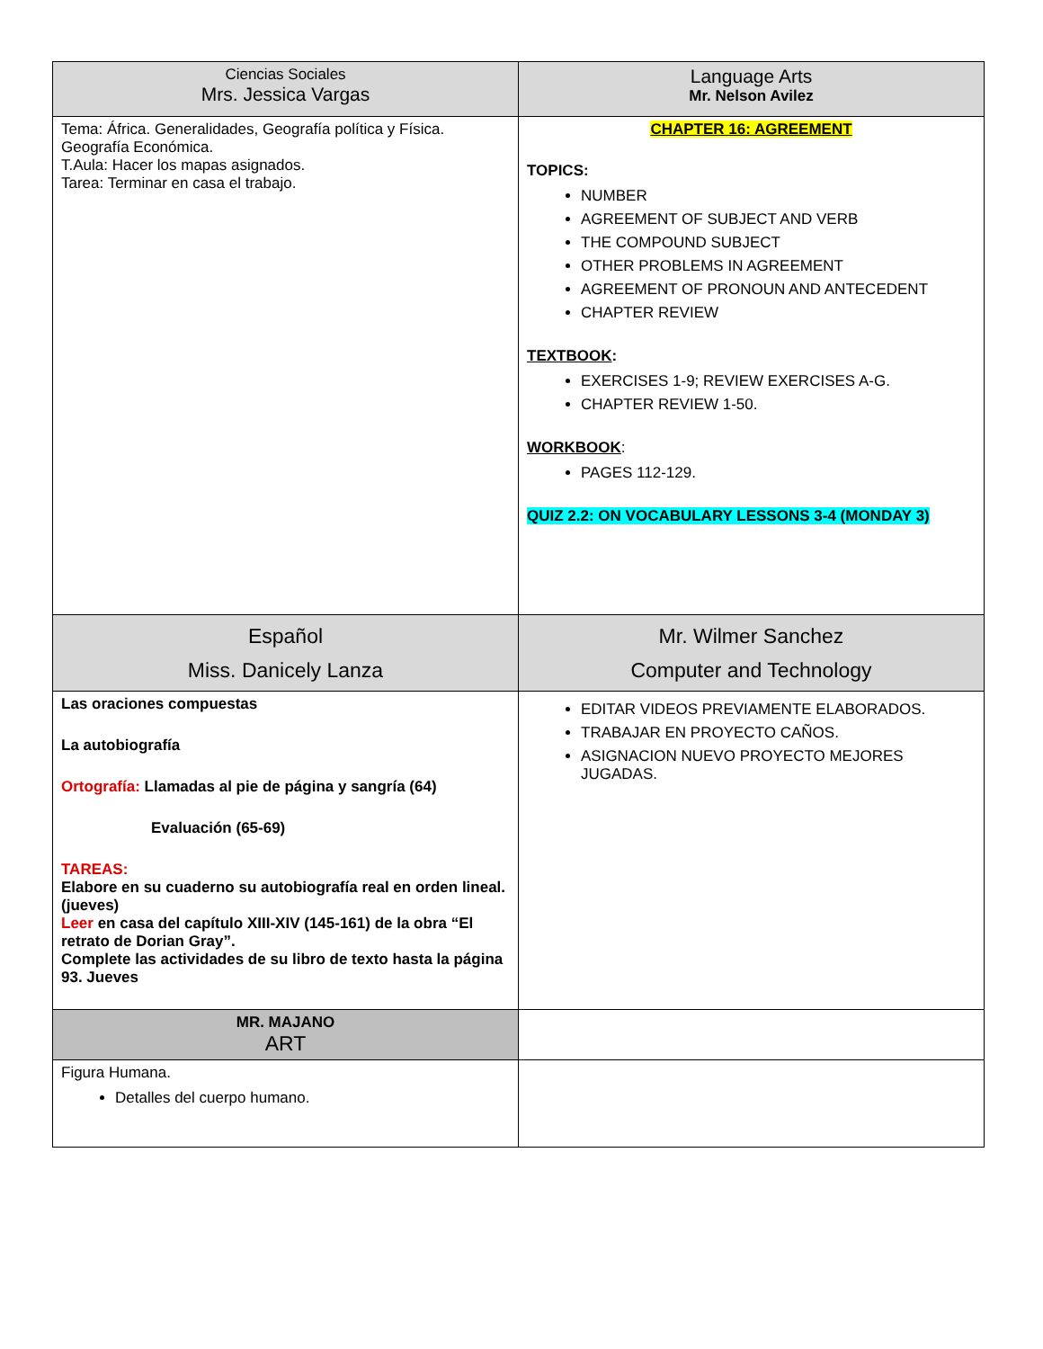| Ciencias Sociales Mrs. Jessica Vargas | Language Arts Mr. Nelson Avilez |
| --- | --- |
| Tema: África. Generalidades, Geografía política y Física. Geografía Económica. T.Aula: Hacer los mapas asignados. Tarea: Terminar en casa el trabajo. | CHAPTER 16: AGREEMENT TOPICS: NUMBER AGREEMENT OF SUBJECT AND VERB THE COMPOUND SUBJECT OTHER PROBLEMS IN AGREEMENT AGREEMENT OF PRONOUN AND ANTECEDENT CHAPTER REVIEW TEXTBOOK : EXERCISES 1-9; REVIEW EXERCISES A-G. CHAPTER REVIEW 1-50. WORKBOOK : PAGES 112-129. QUIZ 2.2: ON VOCABULARY LESSONS 3-4 (MONDAY 3) |
| Español Miss. Danicely Lanza | Mr. Wilmer Sanchez Computer and Technology |
| Las oraciones compuestas La autobiografía Ortografía: Llamadas al pie de página y sangría (64) Evaluación (65-69) TAREAS: Elabore en su cuaderno su autobiografía real en orden lineal. (jueves) Leer en casa del capítulo XIII-XIV (145-161) de la obra “El retrato de Dorian Gray”. Complete las actividades de su libro de texto hasta la página 93. Jueves | EDITAR VIDEOS PREVIAMENTE ELABORADOS. TRABAJAR EN PROYECTO CAÑOS. ASIGNACION NUEVO PROYECTO MEJORES JUGADAS. |
| MR. MAJANO ART | |
| Figura Humana. Detalles del cuerpo humano. | |